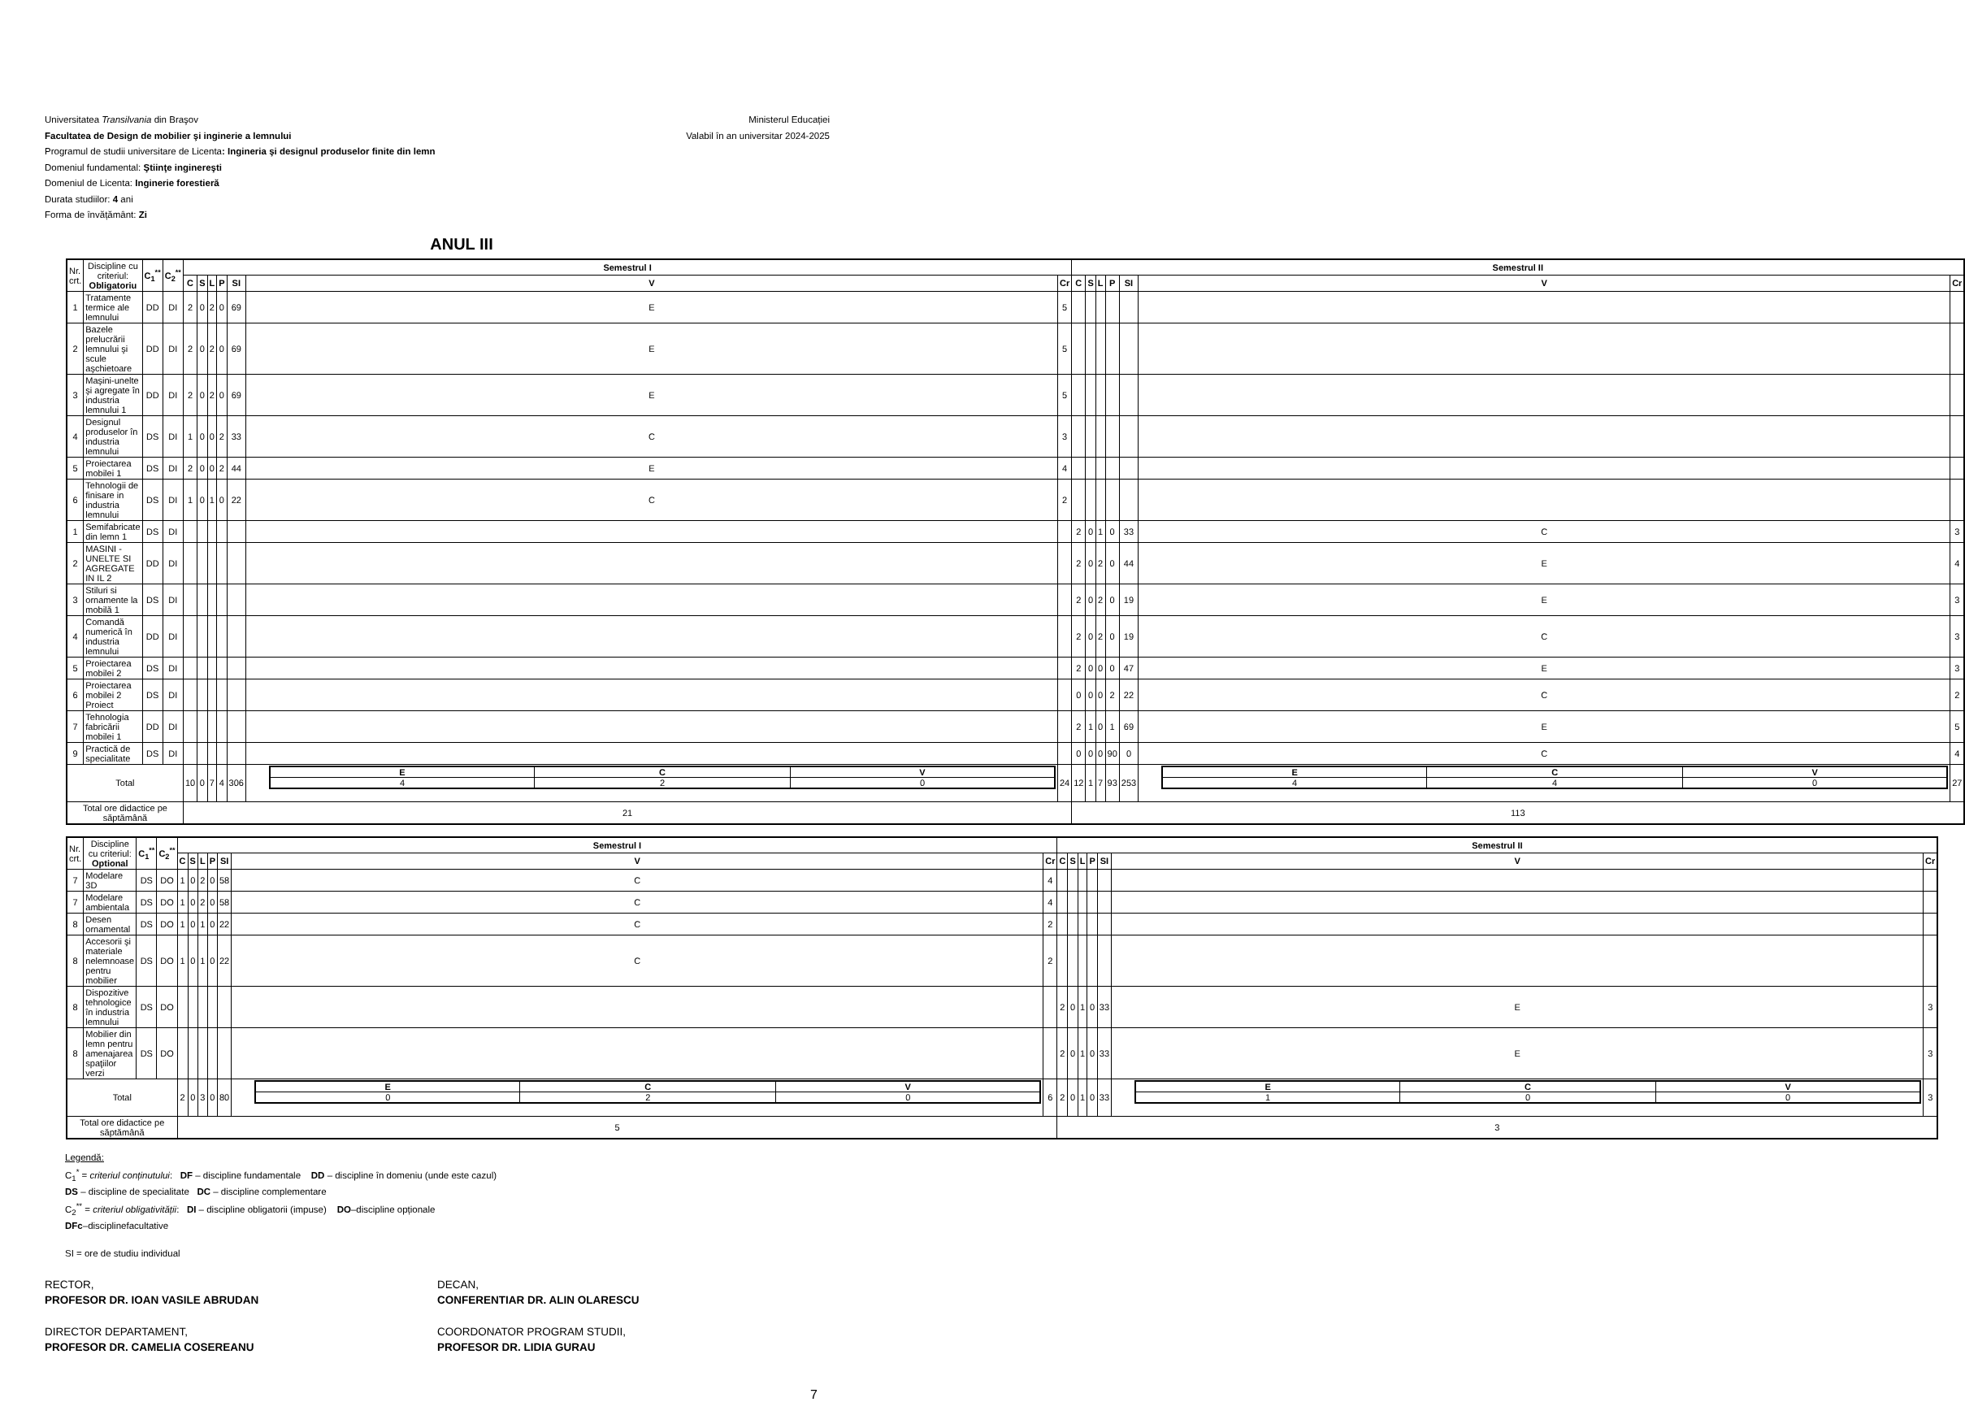Universitatea Transilvania din Braşov
Facultatea de Design de mobilier şi inginerie a lemnului
Programul de studii universitare de Licenta: Ingineria şi designul produselor finite din lemn
Domeniul fundamental: Ştiinţe inginereşti
Domeniul de Licenta: Inginerie forestieră
Durata studiilor: 4 ani
Forma de învățământ: Zi
Ministerul Educației
Valabil în an universitar 2024-2025
ANUL III
| Nr. crt. | Discipline cu criteriul: Obligatoriu | C<sub>1</sub><sup>**</sup> | C<sub>2</sub><sup>**</sup> | Semestrul I | | | | | | | Semestrul II | | | | | | |
| | | | | C | S | L | P | SI | V | Cr | C | S | L | P | SI | V | Cr |
| 1 | Tratamente termice ale lemnului | DD | DI | 2 | 0 | 2 | 0 | 69 | E | 5 | | | | | | | |
| 2 | Bazele prelucrării lemnului şi scule aşchietoare | DD | DI | 2 | 0 | 2 | 0 | 69 | E | 5 | | | | | | | |
| 3 | Maşini-unelte şi agregate în industria lemnului 1 | DD | DI | 2 | 0 | 2 | 0 | 69 | E | 5 | | | | | | | |
| 4 | Designul produselor în industria lemnului | DS | DI | 1 | 0 | 0 | 2 | 33 | C | 3 | | | | | | | |
| 5 | Proiectarea mobilei 1 | DS | DI | 2 | 0 | 0 | 2 | 44 | E | 4 | | | | | | | |
| 6 | Tehnologii de finisare in industria lemnului | DS | DI | 1 | 0 | 1 | 0 | 22 | C | 2 | | | | | | | |
| 1 | Semifabricate din lemn 1 | DS | DI | | | | | | | | 2 | 0 | 1 | 0 | 33 | C | 3 |
| 2 | MASINI - UNELTE SI AGREGATE IN IL 2 | DD | DI | | | | | | | | 2 | 0 | 2 | 0 | 44 | E | 4 |
| 3 | Stiluri si ornamente la mobilă 1 | DS | DI | | | | | | | | 2 | 0 | 2 | 0 | 19 | E | 3 |
| 4 | Comandă numerică în industria lemnului | DD | DI | | | | | | | | 2 | 0 | 2 | 0 | 19 | C | 3 |
| 5 | Proiectarea mobilei 2 | DS | DI | | | | | | | | 2 | 0 | 0 | 0 | 47 | E | 3 |
| 6 | Proiectarea mobilei 2 Proiect | DS | DI | | | | | | | | 0 | 0 | 0 | 2 | 22 | C | 2 |
| 7 | Tehnologia fabricării mobilei 1 | DD | DI | | | | | | | | 2 | 1 | 0 | 1 | 69 | E | 5 |
| 9 | Practică de specialitate | DS | DI | | | | | | | | 0 | 0 | 0 | 90 | 0 | C | 4 |
| Total | | | | 10 | 0 | 7 | 4 | 306 | / E / C / V / / 4 / 2 / 0 / | 24 | 12 | 1 | 7 | 93 | 253 | / E / C / V / / 4 / 4 / 0 / | 27 |
| Total ore didactice pe săptămână | | | | 21 | | | | | | | 113 | | | | | | |
| Nr. crt. | Discipline cu criteriul: Optional | C<sub>1</sub><sup>**</sup> | C<sub>2</sub><sup>**</sup> | Semestrul I | | | | | | | Semestrul II | | | | | | |
| | | | | C | S | L | P | SI | V | Cr | C | S | L | P | SI | V | Cr |
| 7 | Modelare 3D | DS | DO | 1 | 0 | 2 | 0 | 58 | C | 4 | | | | | | | |
| 7 | Modelare ambientala | DS | DO | 1 | 0 | 2 | 0 | 58 | C | 4 | | | | | | | |
| 8 | Desen ornamental | DS | DO | 1 | 0 | 1 | 0 | 22 | C | 2 | | | | | | | |
| 8 | Accesorii şi materiale nelemnoase pentru mobilier | DS | DO | 1 | 0 | 1 | 0 | 22 | C | 2 | | | | | | | |
| 8 | Dispozitive tehnologice în industria lemnului | DS | DO | | | | | | | | 2 | 0 | 1 | 0 | 33 | E | 3 |
| 8 | Mobilier din lemn pentru amenajarea spaţiilor verzi | DS | DO | | | | | | | | 2 | 0 | 1 | 0 | 33 | E | 3 |
| Total | | | | 2 | 0 | 3 | 0 | 80 | / E / C / V / / 0 / 2 / 0 / | 6 | 2 | 0 | 1 | 0 | 33 | / E / C / V / / 1 / 0 / 0 / | 3 |
| Total ore didactice pe săptămână | | | | 5 | | | | | | | 3 | | | | | | |
Legendă:
C<sub>1</sub><sup>*</sup> = criteriul conținutului: DF – discipline fundamentale DD – discipline în domeniu (unde este cazul)
DS – discipline de specialitate DC – discipline complementare
C<sub>2</sub><sup>**</sup> = criteriul obligativității: DI – discipline obligatorii (impuse) DO–discipline opționale
DFc–disciplinefacultative
SI = ore de studiu individual
RECTOR,
PROFESOR DR. IOAN VASILE ABRUDAN
DECAN,
CONFERENTIAR DR. ALIN OLARESCU
DIRECTOR DEPARTAMENT,
PROFESOR DR. CAMELIA COSEREANU
COORDONATOR PROGRAM STUDII,
PROFESOR DR. LIDIA GURAU
7